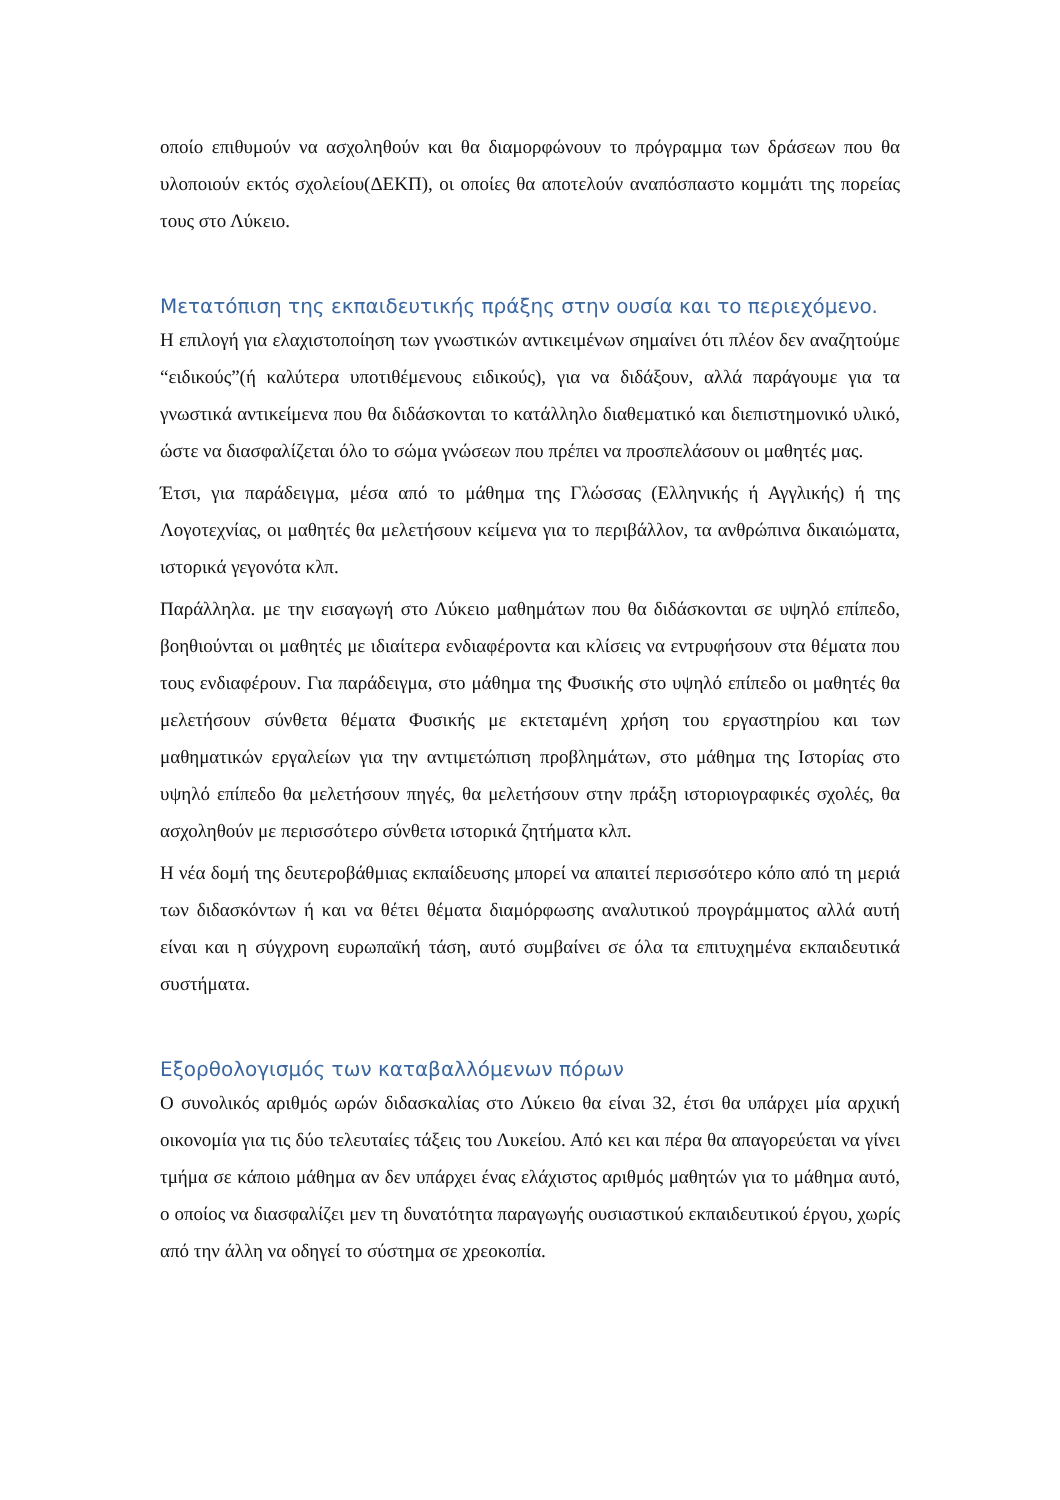οποίο επιθυμούν να ασχοληθούν και θα διαμορφώνουν το πρόγραμμα των δράσεων που θα υλοποιούν εκτός σχολείου(ΔΕΚΠ), οι οποίες θα αποτελούν αναπόσπαστο κομμάτι της πορείας τους στο Λύκειο.
Μετατόπιση της εκπαιδευτικής πράξης στην ουσία και το περιεχόμενο.
Η επιλογή για ελαχιστοποίηση των γνωστικών αντικειμένων σημαίνει ότι πλέον δεν αναζητούμε “ειδικούς”(ή καλύτερα υποτιθέμενους ειδικούς), για να διδάξουν, αλλά παράγουμε για τα γνωστικά αντικείμενα που θα διδάσκονται το κατάλληλο διαθεματικό και διεπιστημονικό υλικό, ώστε να διασφαλίζεται όλο το σώμα γνώσεων που πρέπει να προσπελάσουν οι μαθητές μας.
Έτσι, για παράδειγμα, μέσα από το μάθημα της Γλώσσας (Ελληνικής ή Αγγλικής) ή της Λογοτεχνίας, οι μαθητές θα μελετήσουν κείμενα για το περιβάλλον, τα ανθρώπινα δικαιώματα, ιστορικά γεγονότα κλπ.
Παράλληλα. με την εισαγωγή στο Λύκειο μαθημάτων που θα διδάσκονται σε υψηλό επίπεδο, βοηθιούνται οι μαθητές με ιδιαίτερα ενδιαφέροντα και κλίσεις να εντρυφήσουν στα θέματα που τους ενδιαφέρουν. Για παράδειγμα, στο μάθημα της Φυσικής στο υψηλό επίπεδο οι μαθητές θα μελετήσουν σύνθετα θέματα Φυσικής με εκτεταμένη χρήση του εργαστηρίου και των μαθηματικών εργαλείων για την αντιμετώπιση προβλημάτων, στο μάθημα της Ιστορίας στο υψηλό επίπεδο θα μελετήσουν πηγές, θα μελετήσουν στην πράξη ιστοριογραφικές σχολές, θα ασχοληθούν με περισσότερο σύνθετα ιστορικά ζητήματα κλπ.
Η νέα δομή της δευτεροβάθμιας εκπαίδευσης μπορεί να απαιτεί περισσότερο κόπο από τη μεριά των διδασκόντων ή και να θέτει θέματα διαμόρφωσης αναλυτικού προγράμματος αλλά αυτή είναι και η σύγχρονη ευρωπαϊκή τάση, αυτό συμβαίνει σε όλα τα επιτυχημένα εκπαιδευτικά συστήματα.
Εξορθολογισμός των καταβαλλόμενων πόρων
Ο συνολικός αριθμός ωρών διδασκαλίας στο Λύκειο θα είναι 32, έτσι θα υπάρχει μία αρχική οικονομία για τις δύο τελευταίες τάξεις του Λυκείου. Από κει και πέρα θα απαγορεύεται να γίνει τμήμα σε κάποιο μάθημα αν δεν υπάρχει ένας ελάχιστος αριθμός μαθητών για το μάθημα αυτό, ο οποίος να διασφαλίζει μεν τη δυνατότητα παραγωγής ουσιαστικού εκπαιδευτικού έργου, χωρίς από την άλλη να οδηγεί το σύστημα σε χρεοκοπία.